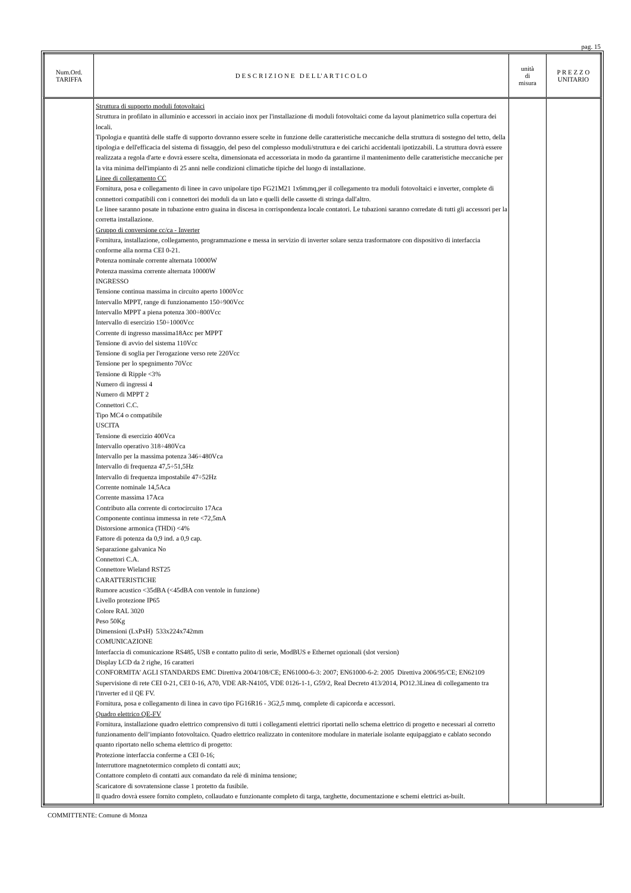pag. 15
| Num.Ord. TARIFFA | D E S C R I Z I O N E D E L L' A R T I C O L O | unità di misura | P R E Z Z O UNITARIO |
| --- | --- | --- | --- |
| | Struttura di supporto moduli fotovoltaici Struttura in profilato in alluminio e accessori in acciaio inox per l'installazione di moduli fotovoltaici come da layout planimetrico sulla copertura dei locali. Tipologia e quantità delle staffe di supporto dovranno essere scelte in funzione delle caratteristiche meccaniche della struttura di sostegno del tetto, della tipologia e dell'efficacia del sistema di fissaggio, del peso del complesso moduli/struttura e dei carichi accidentali ipotizzabili. La struttura dovrà essere realizzata a regola d'arte e dovrà essere scelta, dimensionata ed accessoriata in modo da garantirne il mantenimento delle caratteristiche meccaniche per la vita minima dell'impianto di 25 anni nelle condizioni climatiche tipiche del luogo di installazione. Linee di collegamento CC Fornitura, posa e collegamento di linee in cavo unipolare tipo FG21M21 1x6mmq,per il collegamento tra moduli fotovoltaici e inverter, complete di connettori compatibili con i connettori dei moduli da un lato e quelli delle cassette di stringa dall'altro. Le linee saranno posate in tubazione entro guaina in discesa in corrispondenza locale contatori. Le tubazioni saranno corredate di tutti gli accessori per la corretta installazione. Gruppo di conversione cc/ca - Inverter Fornitura, installazione, collegamento, programmazione e messa in servizio di inverter solare senza trasformatore con dispositivo di interfaccia conforme alla norma CEI 0-21. Potenza nominale corrente alternata 10000W Potenza massima corrente alternata 10000W INGRESSO Tensione continua massima in circuito aperto 1000Vcc Intervallo MPPT, range di funzionamento 150÷900Vcc Intervallo MPPT a piena potenza 300÷800Vcc Intervallo di esercizio 150÷1000Vcc Corrente di ingresso massima18Acc per MPPT Tensione di avvio del sistema 110Vcc Tensione di soglia per l'erogazione verso rete 220Vcc Tensione per lo spegnimento 70Vcc Tensione di Ripple <3% Numero di ingressi 4 Numero di MPPT 2 Connettori C.C. Tipo MC4 o compatibile USCITA Tensione di esercizio 400Vca Intervallo operativo 318÷480Vca Intervallo per la massima potenza 346÷480Vca Intervallo di frequenza 47,5÷51,5Hz Intervallo di frequenza impostabile 47÷52Hz Corrente nominale 14,5Aca Corrente massima 17Aca Contributo alla corrente di cortocircuito 17Aca Componente continua immessa in rete <72,5mA Distorsione armonica (THDi) <4% Fattore di potenza da 0,9 ind. a 0,9 cap. Separazione galvanica No Connettori C.A. Connettore Wieland RST25 CARATTERISTICHE Rumore acustico <35dBA (<45dBA con ventole in funzione) Livello protezione IP65 Colore RAL 3020 Peso 50Kg Dimensioni (LxPxH) 533x224x742mm COMUNICAZIONE Interfaccia di comunicazione RS485, USB e contatto pulito di serie, ModBUS e Ethernet opzionali (slot version) Display LCD da 2 righe, 16 caratteri CONFORMITA' AGLI STANDARDS EMC Direttiva 2004/108/CE; EN61000-6-3: 2007; EN61000-6-2: 2005 Direttiva 2006/95/CE; EN62109 Supervisione di rete CEI 0-21, CEI 0-16, A70, VDE AR-N4105, VDE 0126-1-1, G59/2, Real Decreto 413/2014, PO12.3Linea di collegamento tra l'inverter ed il QE FV. Fornitura, posa e collegamento di linea in cavo tipo FG16R16 - 3G2,5 mmq, complete di capicorda e accessori. Quadro elettrico QE-FV Fornitura, installazione quadro elettrico comprensivo di tutti i collegamenti elettrici riportati nello schema elettrico di progetto e necessari al corretto funzionamento dell’impianto fotovoltaico. Quadro elettrico realizzato in contenitore modulare in materiale isolante equipaggiato e cablato secondo quanto riportato nello schema elettrico di progetto: Protezione interfaccia conferme a CEI 0-16; Interruttore magnetotermico completo di contatti aux; Contattore completo di contatti aux comandato da relè di minima tensione; Scaricatore di sovratensione classe 1 protetto da fusibile. Il quadro dovrà essere fornito completo, collaudato e funzionante completo di targa, targhette, documentazione e schemi elettrici as-built. | | |
COMMITTENTE: Comune di Monza